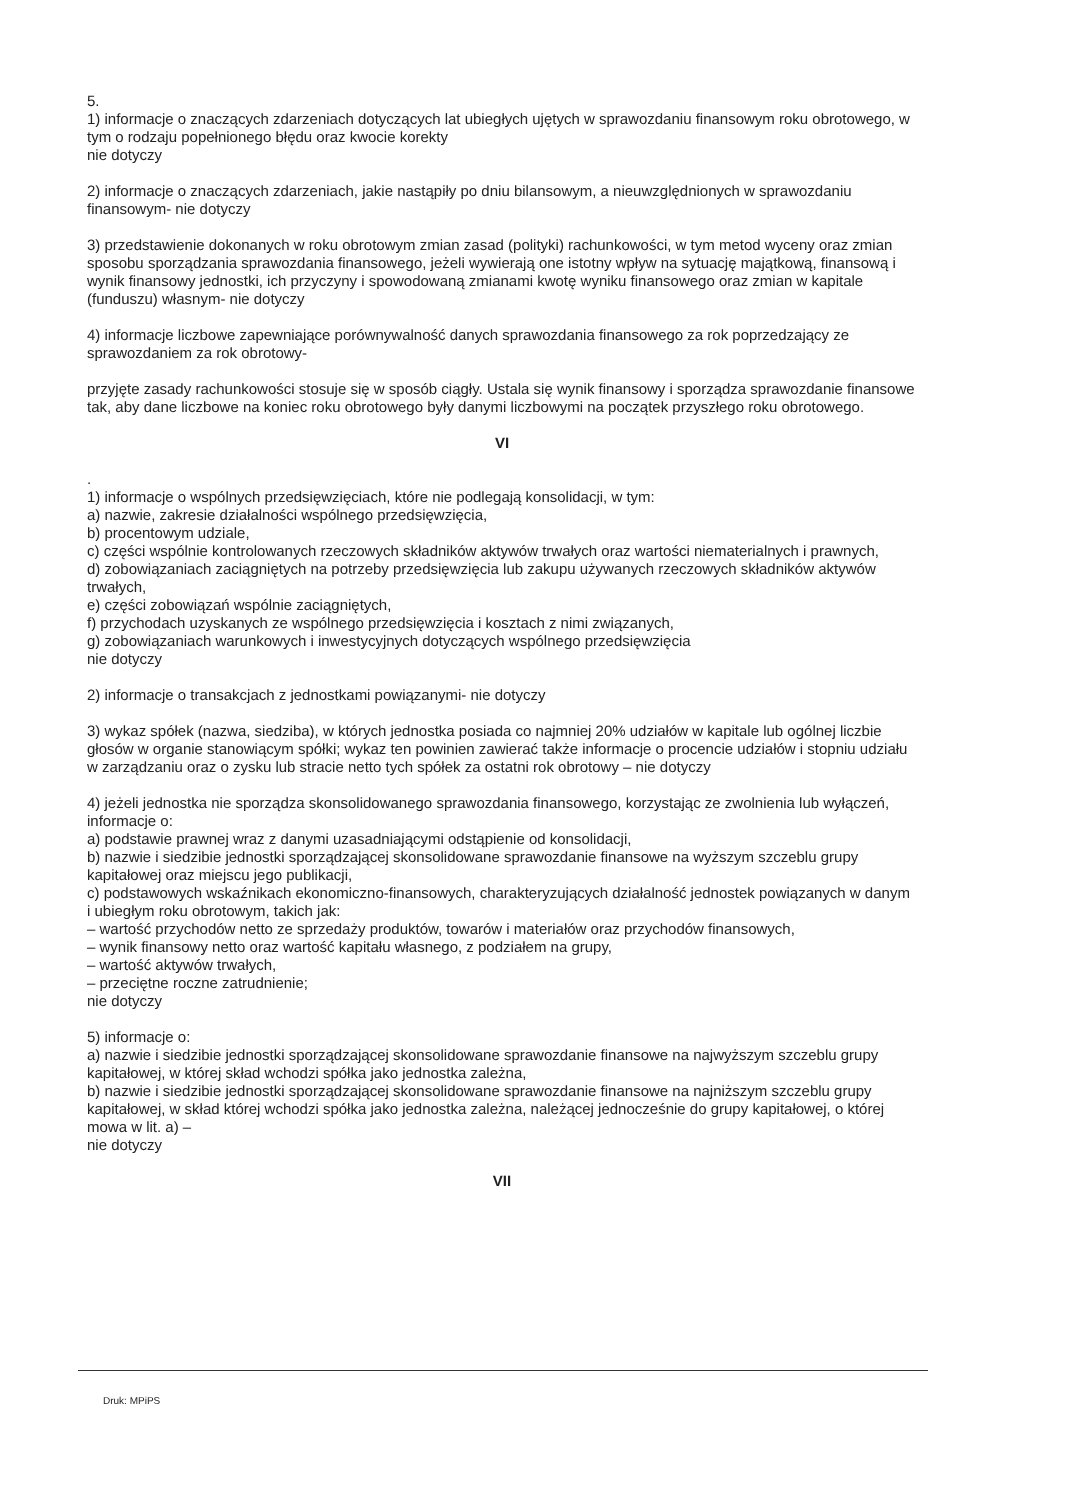5.
1) informacje o znaczących zdarzeniach dotyczących lat ubiegłych ujętych w sprawozdaniu finansowym roku obrotowego, w tym o rodzaju popełnionego błędu oraz kwocie korekty
nie dotyczy
2) informacje o znaczących zdarzeniach, jakie nastąpiły po dniu bilansowym, a nieuwzględnionych w sprawozdaniu finansowym- nie dotyczy
3) przedstawienie dokonanych w roku obrotowym zmian zasad (polityki) rachunkowości, w tym metod wyceny oraz zmian sposobu sporządzania sprawozdania finansowego, jeżeli wywierają one istotny wpływ na sytuację majątkową, finansową i wynik finansowy jednostki, ich przyczyny i spowodowaną zmianami kwotę wyniku finansowego oraz zmian w kapitale (funduszu) własnym- nie dotyczy
4) informacje liczbowe zapewniające porównywalność danych sprawozdania finansowego za rok poprzedzający ze sprawozdaniem za rok obrotowy-
przyjęte zasady rachunkowości stosuje się w sposób ciągły. Ustala się wynik finansowy i sporządza sprawozdanie finansowe tak, aby dane liczbowe na koniec roku obrotowego były danymi liczbowymi na początek przyszłego roku obrotowego.
VI
.
1) informacje o wspólnych przedsięwzięciach, które nie podlegają konsolidacji, w tym:
a) nazwie, zakresie działalności wspólnego przedsięwzięcia,
b) procentowym udziale,
c) części wspólnie kontrolowanych rzeczowych składników aktywów trwałych oraz wartości niematerialnych i prawnych,
d) zobowiązaniach zaciągniętych na potrzeby przedsięwzięcia lub zakupu używanych rzeczowych składników aktywów trwałych,
e) części zobowiązań wspólnie zaciągniętych,
f) przychodach uzyskanych ze wspólnego przedsięwzięcia i kosztach z nimi związanych,
g) zobowiązaniach warunkowych i inwestycyjnych dotyczących wspólnego przedsięwzięcia
nie dotyczy
2) informacje o transakcjach z jednostkami powiązanymi- nie dotyczy
3) wykaz spółek (nazwa, siedziba), w których jednostka posiada co najmniej 20% udziałów w kapitale lub ogólnej liczbie głosów w organie stanowiącym spółki; wykaz ten powinien zawierać także informacje o procencie udziałów i stopniu udziału w zarządzaniu oraz o zysku lub stracie netto tych spółek za ostatni rok obrotowy – nie dotyczy
4) jeżeli jednostka nie sporządza skonsolidowanego sprawozdania finansowego, korzystając ze zwolnienia lub wyłączeń, informacje o:
a) podstawie prawnej wraz z danymi uzasadniającymi odstąpienie od konsolidacji,
b) nazwie i siedzibie jednostki sporządzającej skonsolidowane sprawozdanie finansowe na wyższym szczeblu grupy kapitałowej oraz miejscu jego publikacji,
c) podstawowych wskaźnikach ekonomiczno-finansowych, charakteryzujących działalność jednostek powiązanych w danym i ubiegłym roku obrotowym, takich jak:
– wartość przychodów netto ze sprzedaży produktów, towarów i materiałów oraz przychodów finansowych,
– wynik finansowy netto oraz wartość kapitału własnego, z podziałem na grupy,
– wartość aktywów trwałych,
– przeciętne roczne zatrudnienie;
nie dotyczy
5) informacje o:
a) nazwie i siedzibie jednostki sporządzającej skonsolidowane sprawozdanie finansowe na najwyższym szczeblu grupy kapitałowej, w której skład wchodzi spółka jako jednostka zależna,
b) nazwie i siedzibie jednostki sporządzającej skonsolidowane sprawozdanie finansowe na najniższym szczeblu grupy kapitałowej, w skład której wchodzi spółka jako jednostka zależna, należącej jednocześnie do grupy kapitałowej, o której mowa w lit. a) –
nie dotyczy
VII
Druk: MPiPS